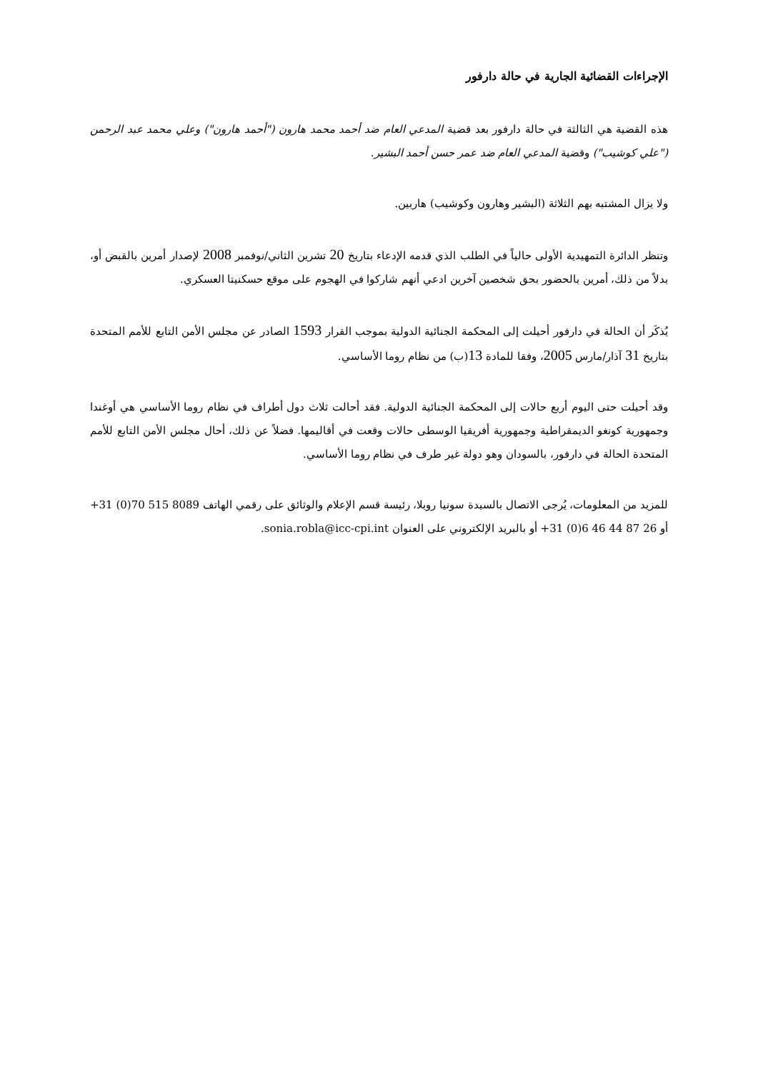الإجراءات القضائية الجارية في حالة دارفور
هذه القضية هي الثالثة في حالة دارفور بعد قضية المدعي العام ضد أحمد محمد هارون ("أحمد هارون") وعلي محمد عبد الرحمن ("علي كوشيب") وقضية المدعي العام ضد عمر حسن أحمد البشير.
ولا يزال المشتبه بهم الثلاثة (البشير وهارون وكوشيب) هاربين.
وتنظر الدائرة التمهيدية الأولى حالياً في الطلب الذي قدمه الإدعاء بتاريخ 20 تشرين الثاني/نوفمبر 2008 لإصدار أمرين بالقبض أو، بدلاً من ذلك، أمرين بالحضور بحق شخصين آخرين ادعي أنهم شاركوا في الهجوم على موقع حسكنيتا العسكري.
يُذكَر أن الحالة في دارفور أحيلت إلى المحكمة الجنائية الدولية بموجب القرار 1593 الصادر عن مجلس الأمن التابع للأمم المتحدة بتاريخ 31 آذار/مارس 2005، وفقا للمادة 13(ب) من نظام روما الأساسي.
وقد أحيلت حتى اليوم أربع حالات إلى المحكمة الجنائية الدولية. فقد أحالت ثلاث دول أطراف في نظام روما الأساسي هي أوغندا وجمهورية كونغو الديمقراطية وجمهورية أفريقيا الوسطى حالات وقعت في أقاليمها. فضلاً عن ذلك، أحال مجلس الأمن التابع للأمم المتحدة الحالة في دارفور، بالسودان وهو دولة غير طرف في نظام روما الأساسي.
للمزيد من المعلومات، يُرجى الاتصال بالسيدة سونيا روبلا، رئيسة قسم الإعلام والوثائق على رقمي الهاتف +31 (0)70 515 8089 أو +31 (0)6 46 44 87 26 أو بالبريد الإلكتروني على العنوان sonia.robla@icc-cpi.int.